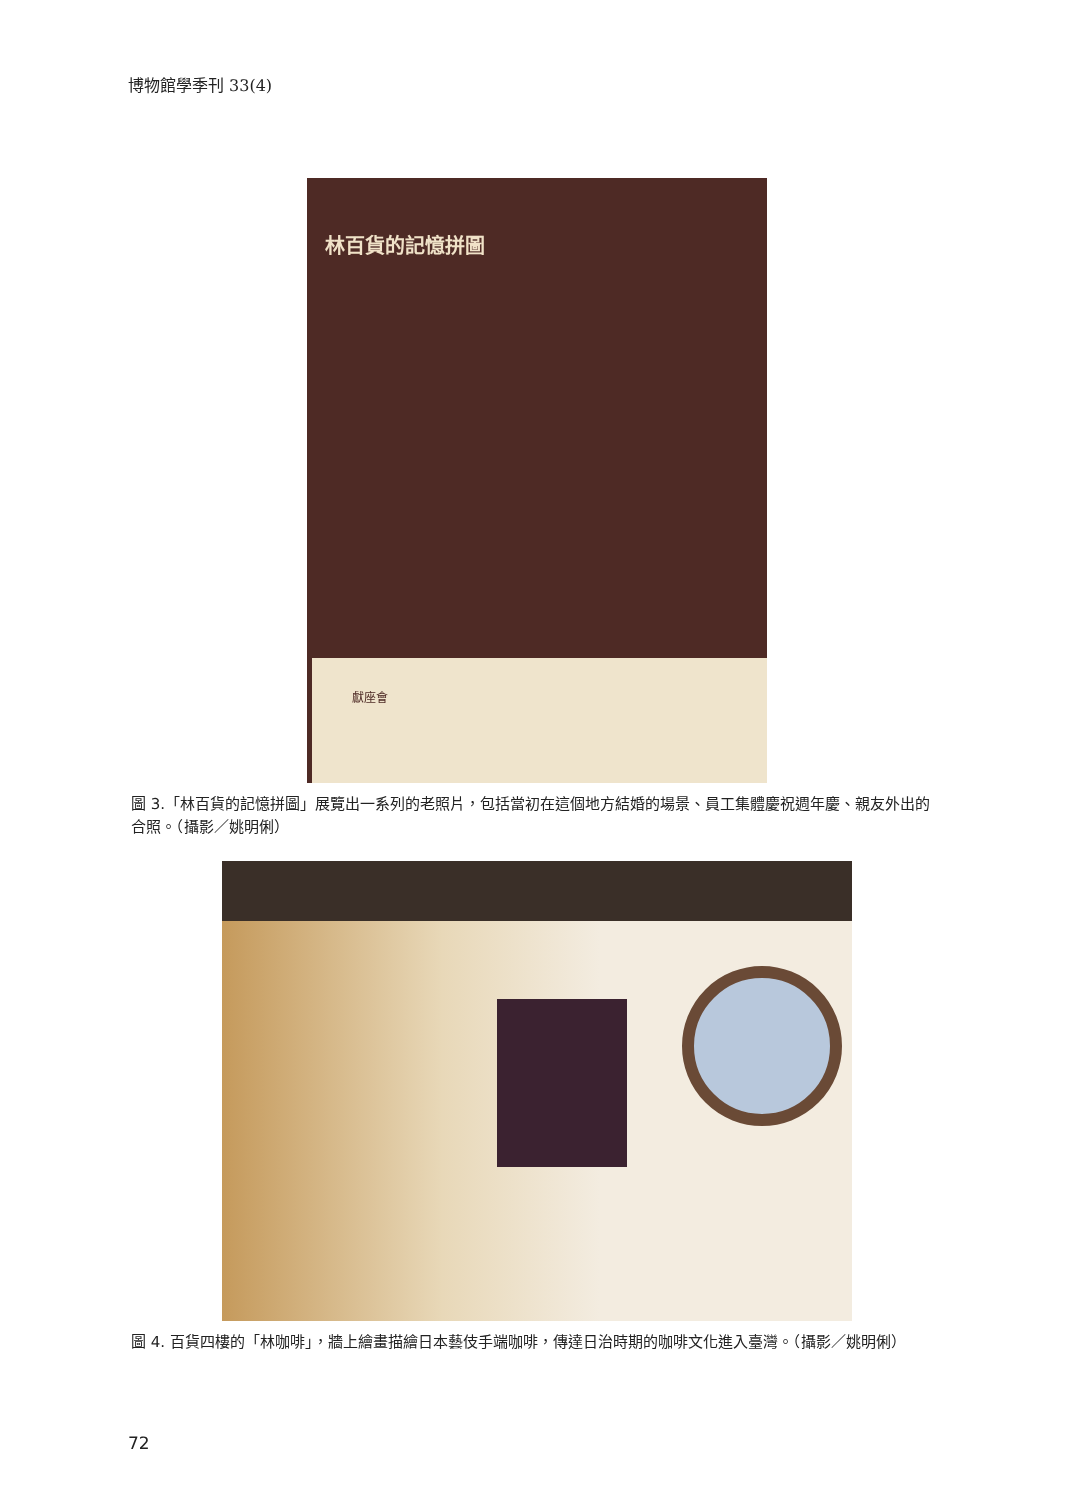博物館學季刊 33(4)
林百貨的記憶拼圖
獻座會
圖 3.「林百貨的記憶拼圖」展覽出一系列的老照片，包括當初在這個地方結婚的場景、員工集體慶祝週年慶、親友外出的合照。（攝影／姚明俐）
圖 4. 百貨四樓的「林咖啡」，牆上繪畫描繪日本藝伎手端咖啡，傳達日治時期的咖啡文化進入臺灣。（攝影／姚明俐）
72